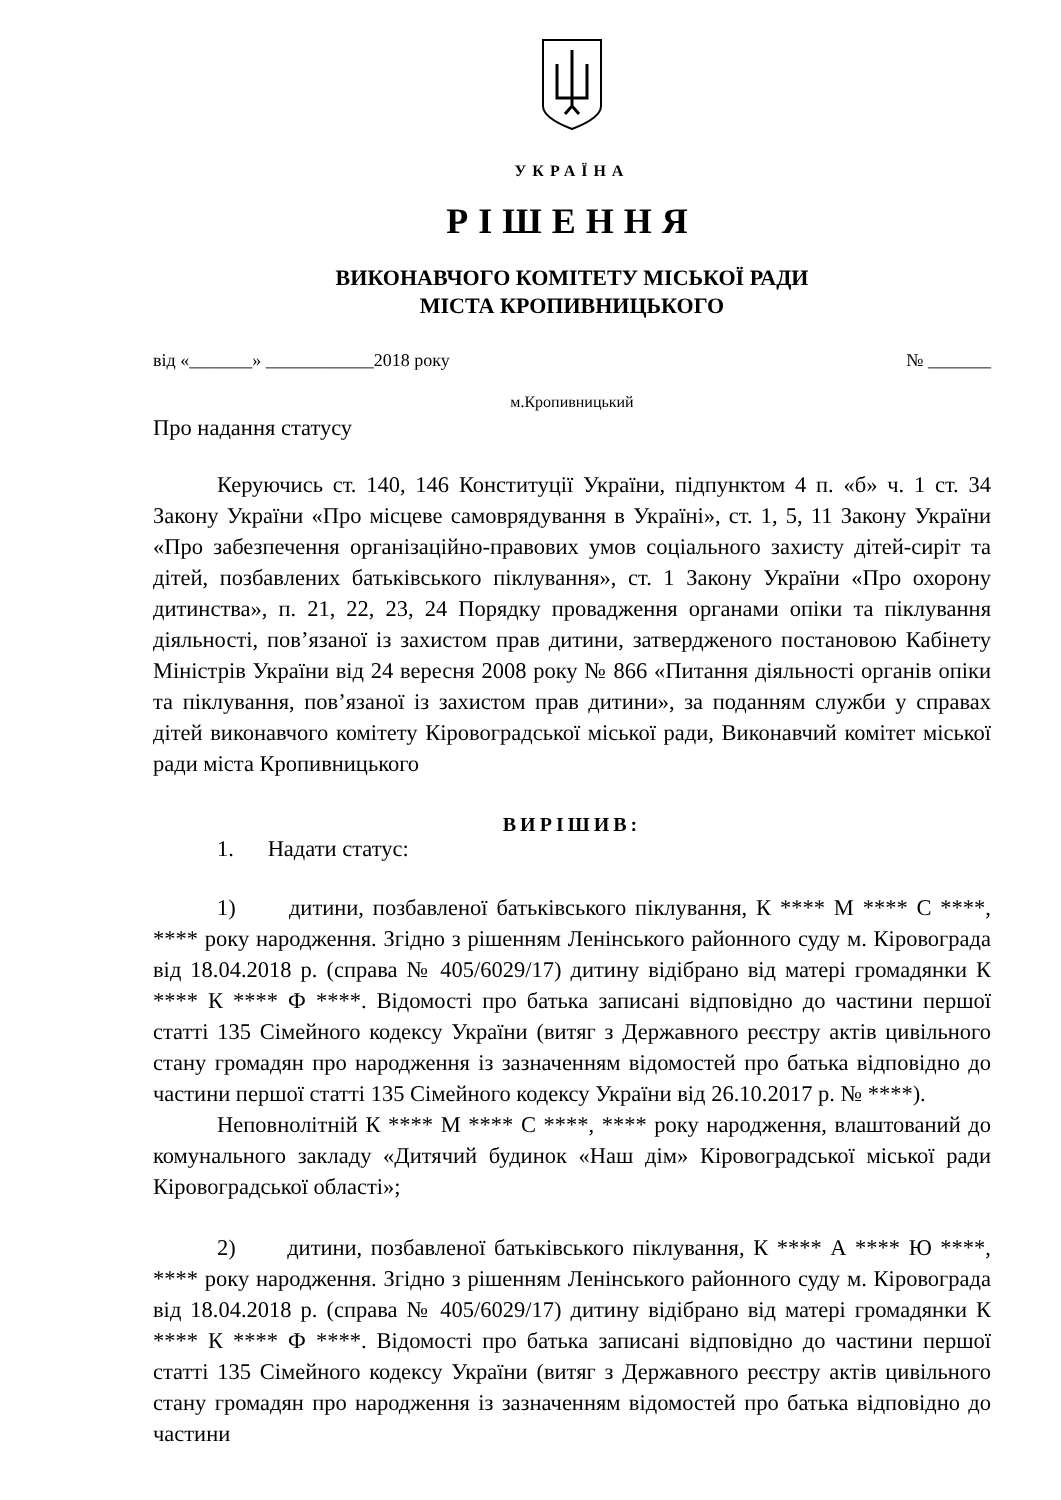УКРАЇНА
РІШЕННЯ
ВИКОНАВЧОГО КОМІТЕТУ МІСЬКОЇ РАДИ
МІСТА КРОПИВНИЦЬКОГО
від «_______» ____________2018 року № _______
м.Кропивницький
Про надання статусу
Керуючись ст. 140, 146 Конституції України, підпунктом 4 п. «б» ч. 1 ст. 34 Закону України «Про місцеве самоврядування в Україні», ст. 1, 5, 11 Закону України «Про забезпечення організаційно-правових умов соціального захисту дітей-сиріт та дітей, позбавлених батьківського піклування», ст. 1 Закону України «Про охорону дитинства», п. 21, 22, 23, 24 Порядку провадження органами опіки та піклування діяльності, пов’язаної із захистом прав дитини, затвердженого постановою Кабінету Міністрів України від 24 вересня 2008 року № 866 «Питання діяльності органів опіки та піклування, пов’язаної із захистом прав дитини», за поданням служби у справах дітей виконавчого комітету Кіровоградської міської ради, Виконавчий комітет міської ради міста Кропивницького
ВИРІШИВ:
1. Надати статус:
1) дитини, позбавленої батьківського піклування, К **** М **** С ****, **** року народження. Згідно з рішенням Ленінського районного суду м. Кіровограда від 18.04.2018 р. (справа № 405/6029/17) дитину відібрано від матері громадянки К **** К **** Ф ****. Відомості про батька записані відповідно до частини першої статті 135 Сімейного кодексу України (витяг з Державного реєстру актів цивільного стану громадян про народження із зазначенням відомостей про батька відповідно до частини першої статті 135 Сімейного кодексу України від 26.10.2017 р. № ****).
Неповнолітній К **** М **** С ****, **** року народження, влаштований до комунального закладу «Дитячий будинок «Наш дім» Кіровоградської міської ради Кіровоградської області»;
2) дитини, позбавленої батьківського піклування, К **** А **** Ю ****, **** року народження. Згідно з рішенням Ленінського районного суду м. Кіровограда від 18.04.2018 р. (справа № 405/6029/17) дитину відібрано від матері громадянки К **** К **** Ф ****. Відомості про батька записані відповідно до частини першої статті 135 Сімейного кодексу України (витяг з Державного реєстру актів цивільного стану громадян про народження із зазначенням відомостей про батька відповідно до частини